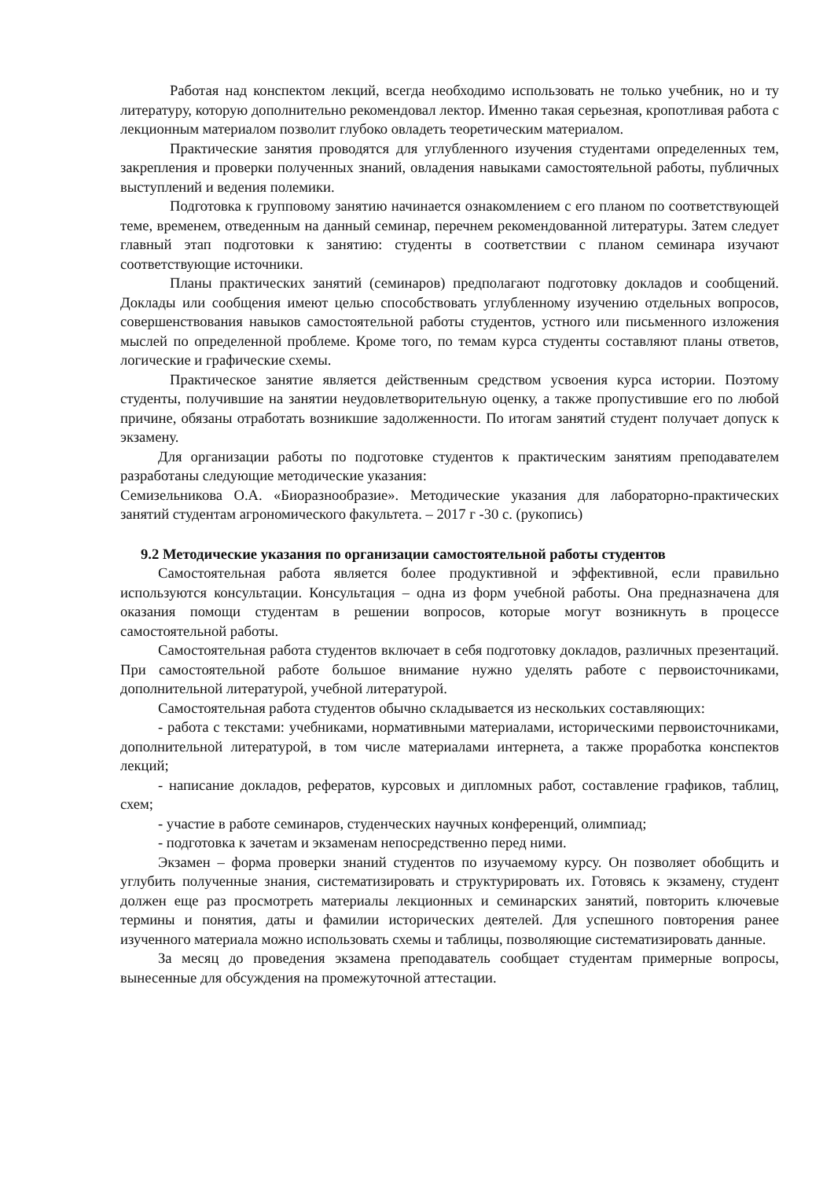Работая над конспектом лекций, всегда необходимо использовать не только учебник, но и ту литературу, которую дополнительно рекомендовал лектор. Именно такая серьезная, кропотливая работа с лекционным материалом позволит глубоко овладеть теоретическим материалом.
Практические занятия проводятся для углубленного изучения студентами определенных тем, закрепления и проверки полученных знаний, овладения навыками самостоятельной работы, публичных выступлений и ведения полемики.
Подготовка к групповому занятию начинается ознакомлением с его планом по соответствующей теме, временем, отведенным на данный семинар, перечнем рекомендованной литературы. Затем следует главный этап подготовки к занятию: студенты в соответствии с планом семинара изучают соответствующие источники.
Планы практических занятий (семинаров) предполагают подготовку докладов и сообщений. Доклады или сообщения имеют целью способствовать углубленному изучению отдельных вопросов, совершенствования навыков самостоятельной работы студентов, устного или письменного изложения мыслей по определенной проблеме. Кроме того, по темам курса студенты составляют планы ответов, логические и графические схемы.
Практическое занятие является действенным средством усвоения курса истории. Поэтому студенты, получившие на занятии неудовлетворительную оценку, а также пропустившие его по любой причине, обязаны отработать возникшие задолженности. По итогам занятий студент получает допуск к экзамену.
Для организации работы по подготовке студентов к практическим занятиям преподавателем разработаны следующие методические указания:
Семизельникова О.А. «Биоразнообразие». Методические указания для лабораторно-практических занятий студентам агрономического факультета. – 2017 г -30 с. (рукопись)
9.2 Методические указания по организации самостоятельной работы студентов
Самостоятельная работа является более продуктивной и эффективной, если правильно используются консультации. Консультация – одна из форм учебной работы. Она предназначена для оказания помощи студентам в решении вопросов, которые могут возникнуть в процессе самостоятельной работы.
Самостоятельная работа студентов включает в себя подготовку докладов, различных презентаций. При самостоятельной работе большое внимание нужно уделять работе с первоисточниками, дополнительной литературой, учебной литературой.
Самостоятельная работа студентов обычно складывается из нескольких составляющих:
- работа с текстами: учебниками, нормативными материалами, историческими первоисточниками, дополнительной литературой, в том числе материалами интернета, а также проработка конспектов лекций;
- написание докладов, рефератов, курсовых и дипломных работ, составление графиков, таблиц, схем;
- участие в работе семинаров, студенческих научных конференций, олимпиад;
- подготовка к зачетам и экзаменам непосредственно перед ними.
Экзамен – форма проверки знаний студентов по изучаемому курсу. Он позволяет обобщить и углубить полученные знания, систематизировать и структурировать их. Готовясь к экзамену, студент должен еще раз просмотреть материалы лекционных и семинарских занятий, повторить ключевые термины и понятия, даты и фамилии исторических деятелей. Для успешного повторения ранее изученного материала можно использовать схемы и таблицы, позволяющие систематизировать данные.
За месяц до проведения экзамена преподаватель сообщает студентам примерные вопросы, вынесенные для обсуждения на промежуточной аттестации.